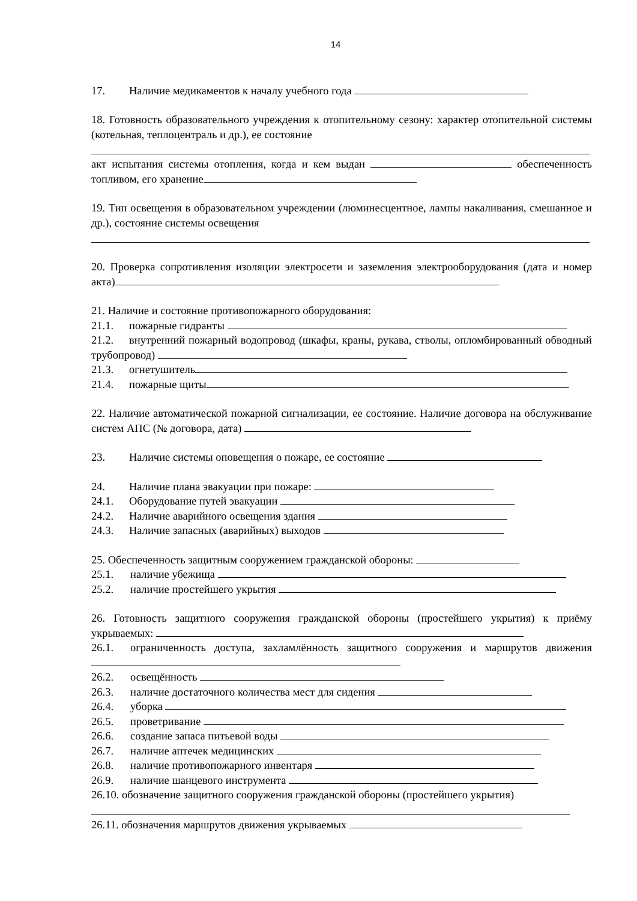14
17. Наличие медикаментов к началу учебного года
18. Готовность образовательного учреждения к отопительному сезону: характер отопительной системы (котельная, теплоцентраль и др.), ее состояние
акт испытания системы отопления, когда и кем выдан обеспеченность топливом, его хранение
19. Тип освещения в образовательном учреждении (люминесцентное, лампы накаливания, смешанное и др.), состояние системы освещения
20. Проверка сопротивления изоляции электросети и заземления электрооборудования (дата и номер акта)
21. Наличие и состояние противопожарного оборудования:
21.1. пожарные гидранты
21.2. внутренний пожарный водопровод (шкафы, краны, рукава, стволы, опломбированный обводный трубопровод)
21.3. огнетушитель
21.4. пожарные щиты .
22. Наличие автоматической пожарной сигнализации, ее состояние. Наличие договора на обслуживание систем АПС (№ договора, дата)
23. Наличие системы оповещения о пожаре, ее состояние
24. Наличие плана эвакуации при пожаре:
24.1. Оборудование путей эвакуации
24.2. Наличие аварийного освещения здания
24.3. Наличие запасных (аварийных) выходов
25. Обеспеченность защитным сооружением гражданской обороны:
25.1. наличие убежища
25.2. наличие простейшего укрытия
26. Готовность защитного сооружения гражданской обороны (простейшего укрытия) к приёму укрываемых:
26.1. ограниченность доступа, захламлённость защитного сооружения и маршрутов движения
26.2. освещённость
26.3. наличие достаточного количества мест для сидения
26.4. уборка
26.5. проветривание
26.6. создание запаса питьевой воды
26.7. наличие аптечек медицинских
26.8. наличие противопожарного инвентаря
26.9. наличие шанцевого инструмента
26.10. обозначение защитного сооружения гражданской обороны (простейшего укрытия)
26.11. обозначения маршрутов движения укрываемых